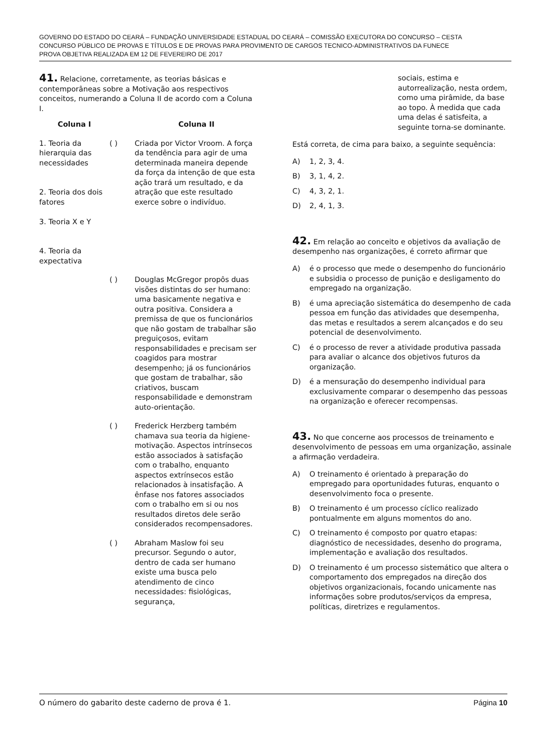GOVERNO DO ESTADO DO CEARÁ – FUNDAÇÃO UNIVERSIDADE ESTADUAL DO CEARÁ – COMISSÃO EXECUTORA DO CONCURSO – CESTA
CONCURSO PÚBLICO DE PROVAS E TÍTULOS E DE PROVAS PARA PROVIMENTO DE CARGOS TECNICO-ADMINISTRATIVOS DA FUNECE
PROVA OBJETIVA REALIZADA EM 12 DE FEVEREIRO DE 2017
41. Relacione, corretamente, as teorias básicas e contemporâneas sobre a Motivação aos respectivos conceitos, numerando a Coluna II de acordo com a Coluna I.
| Coluna I | | Coluna II |
| --- | --- | --- |
| 1. Teoria da hierarquia das necessidades 2. Teoria dos dois fatores 3. Teoria X e Y 4. Teoria da expectativa | ( ) | Criada por Victor Vroom. A força da tendência para agir de uma determinada maneira depende da força da intenção de que esta ação trará um resultado, e da atração que este resultado exerce sobre o indivíduo. |
| | ( ) | Douglas McGregor propôs duas visões distintas do ser humano: uma basicamente negativa e outra positiva. Considera a premissa de que os funcionários que não gostam de trabalhar são preguiçosos, evitam responsabilidades e precisam ser coagidos para mostrar desempenho; já os funcionários que gostam de trabalhar, são criativos, buscam responsabilidade e demonstram auto-orientação. |
| | ( ) | Frederick Herzberg também chamava sua teoria da higiene-motivação. Aspectos intrínsecos estão associados à satisfação com o trabalho, enquanto aspectos extrínsecos estão relacionados à insatisfação. A ênfase nos fatores associados com o trabalho em si ou nos resultados diretos dele serão considerados recompensadores. |
| | ( ) | Abraham Maslow foi seu precursor. Segundo o autor, dentro de cada ser humano existe uma busca pelo atendimento de cinco necessidades: fisiológicas, segurança, |
sociais, estima e autorrealização, nesta ordem, como uma pirâmide, da base ao topo. À medida que cada uma delas é satisfeita, a seguinte torna-se dominante.
Está correta, de cima para baixo, a seguinte sequência:
A) 1, 2, 3, 4.
B) 3, 1, 4, 2.
C) 4, 3, 2, 1.
D) 2, 4, 1, 3.
42. Em relação ao conceito e objetivos da avaliação de desempenho nas organizações, é correto afirmar que
A) é o processo que mede o desempenho do funcionário e subsidia o processo de punição e desligamento do empregado na organização.
B) é uma apreciação sistemática do desempenho de cada pessoa em função das atividades que desempenha, das metas e resultados a serem alcançados e do seu potencial de desenvolvimento.
C) é o processo de rever a atividade produtiva passada para avaliar o alcance dos objetivos futuros da organização.
D) é a mensuração do desempenho individual para exclusivamente comparar o desempenho das pessoas na organização e oferecer recompensas.
43. No que concerne aos processos de treinamento e desenvolvimento de pessoas em uma organização, assinale a afirmação verdadeira.
A) O treinamento é orientado à preparação do empregado para oportunidades futuras, enquanto o desenvolvimento foca o presente.
B) O treinamento é um processo cíclico realizado pontualmente em alguns momentos do ano.
C) O treinamento é composto por quatro etapas: diagnóstico de necessidades, desenho do programa, implementação e avaliação dos resultados.
D) O treinamento é um processo sistemático que altera o comportamento dos empregados na direção dos objetivos organizacionais, focando unicamente nas informações sobre produtos/serviços da empresa, políticas, diretrizes e regulamentos.
O número do gabarito deste caderno de prova é 1. Página 10